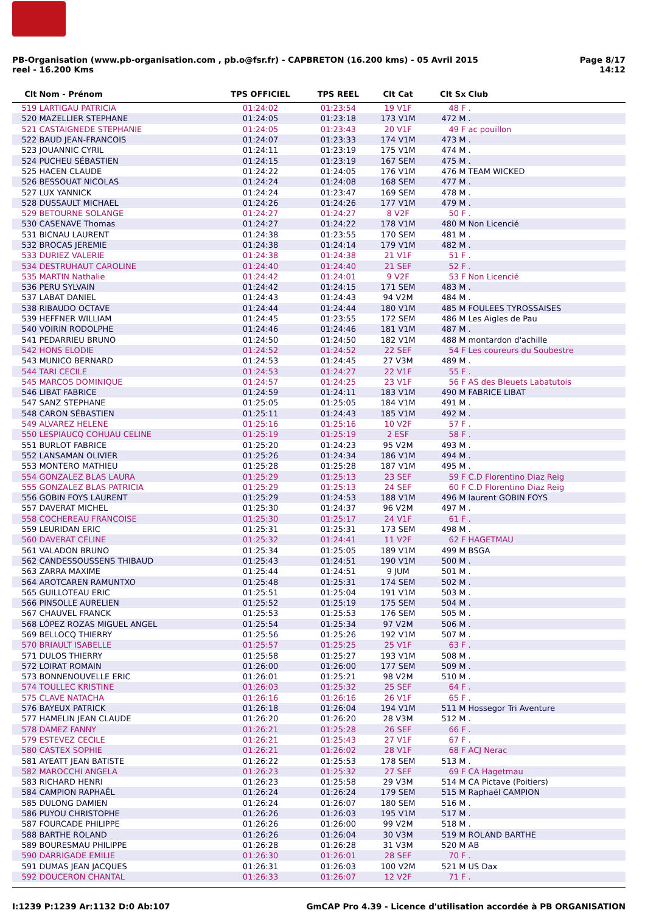Page 8/17
14:12
PB-Organisation (www.pb-organisation.com , pb.o@fsr.fr) - CAPBRETON (16.200 kms) - 05 Avril 2015
reel - 16.200 Kms
| Clt | Nom - Prénom | TPS OFFICIEL | TPS REEL | Clt Cat | Clt Sx | Club |
| --- | --- | --- | --- | --- | --- | --- |
| 519 | LARTIGAU PATRICIA | 01:24:02 | 01:23:54 | 19 V1F | 48 F | . |
| 520 | MAZELLIER STEPHANE | 01:24:05 | 01:23:18 | 173 V1M | 472 M | . |
| 521 | CASTAIGNEDE STEPHANIE | 01:24:05 | 01:23:43 | 20 V1F | 49 F | ac pouillon |
| 522 | BAUD JEAN-FRANCOIS | 01:24:07 | 01:23:33 | 174 V1M | 473 M | . |
| 523 | JOUANNIC CYRIL | 01:24:11 | 01:23:19 | 175 V1M | 474 M | . |
| 524 | PUCHEU SÉBASTIEN | 01:24:15 | 01:23:19 | 167 SEM | 475 M | . |
| 525 | HACEN CLAUDE | 01:24:22 | 01:24:05 | 176 V1M | 476 M | TEAM WICKED |
| 526 | BESSOUAT NICOLAS | 01:24:24 | 01:24:08 | 168 SEM | 477 M | . |
| 527 | LUX YANNICK | 01:24:24 | 01:23:47 | 169 SEM | 478 M | . |
| 528 | DUSSAULT MICHAEL | 01:24:26 | 01:24:26 | 177 V1M | 479 M | . |
| 529 | BETOURNE SOLANGE | 01:24:27 | 01:24:27 | 8 V2F | 50 F | . |
| 530 | CASENAVE Thomas | 01:24:27 | 01:24:22 | 178 V1M | 480 M | Non Licencié |
| 531 | BICNAU LAURENT | 01:24:38 | 01:23:55 | 170 SEM | 481 M | . |
| 532 | BROCAS JEREMIE | 01:24:38 | 01:24:14 | 179 V1M | 482 M | . |
| 533 | DURIEZ VALERIE | 01:24:38 | 01:24:38 | 21 V1F | 51 F | . |
| 534 | DESTRUHAUT CAROLINE | 01:24:40 | 01:24:40 | 21 SEF | 52 F | . |
| 535 | MARTIN Nathalie | 01:24:42 | 01:24:01 | 9 V2F | 53 F | Non Licencié |
| 536 | PERU SYLVAIN | 01:24:42 | 01:24:15 | 171 SEM | 483 M | . |
| 537 | LABAT DANIEL | 01:24:43 | 01:24:43 | 94 V2M | 484 M | . |
| 538 | RIBAUDO OCTAVE | 01:24:44 | 01:24:44 | 180 V1M | 485 M | FOULEES TYROSSAISES |
| 539 | HEFFNER WILLIAM | 01:24:45 | 01:23:55 | 172 SEM | 486 M | Les Aigles de Pau |
| 540 | VOIRIN RODOLPHE | 01:24:46 | 01:24:46 | 181 V1M | 487 M | . |
| 541 | PEDARRIEU BRUNO | 01:24:50 | 01:24:50 | 182 V1M | 488 M | montardon d'achille |
| 542 | HONS ELODIE | 01:24:52 | 01:24:52 | 22 SEF | 54 F | Les coureurs du Soubestre |
| 543 | MUNICO BERNARD | 01:24:53 | 01:24:45 | 27 V3M | 489 M | . |
| 544 | TARI CECILE | 01:24:53 | 01:24:27 | 22 V1F | 55 F | . |
| 545 | MARCOS DOMINIQUE | 01:24:57 | 01:24:25 | 23 V1F | 56 F | AS des Bleuets Labatutois |
| 546 | LIBAT FABRICE | 01:24:59 | 01:24:11 | 183 V1M | 490 M | FABRICE LIBAT |
| 547 | SANZ STEPHANE | 01:25:05 | 01:25:05 | 184 V1M | 491 M | . |
| 548 | CARON SÉBASTIEN | 01:25:11 | 01:24:43 | 185 V1M | 492 M | . |
| 549 | ALVAREZ HELENE | 01:25:16 | 01:25:16 | 10 V2F | 57 F | . |
| 550 | LESPIAUCQ COHUAU CELINE | 01:25:19 | 01:25:19 | 2 ESF | 58 F | . |
| 551 | BURLOT FABRICE | 01:25:20 | 01:24:23 | 95 V2M | 493 M | . |
| 552 | LANSAMAN OLIVIER | 01:25:26 | 01:24:34 | 186 V1M | 494 M | . |
| 553 | MONTERO MATHIEU | 01:25:28 | 01:25:28 | 187 V1M | 495 M | . |
| 554 | GONZALEZ BLAS LAURA | 01:25:29 | 01:25:13 | 23 SEF | 59 F | C.D Florentino Diaz Reig |
| 555 | GONZALEZ BLAS PATRICIA | 01:25:29 | 01:25:13 | 24 SEF | 60 F | C.D Florentino Diaz Reig |
| 556 | GOBIN FOYS LAURENT | 01:25:29 | 01:24:53 | 188 V1M | 496 M | laurent GOBIN FOYS |
| 557 | DAVERAT MICHEL | 01:25:30 | 01:24:37 | 96 V2M | 497 M | . |
| 558 | COCHEREAU FRANCOISE | 01:25:30 | 01:25:17 | 24 V1F | 61 F | . |
| 559 | LEURIDAN ERIC | 01:25:31 | 01:25:31 | 173 SEM | 498 M | . |
| 560 | DAVERAT CÉLINE | 01:25:32 | 01:24:41 | 11 V2F | 62 F | HAGETMAU |
| 561 | VALADON BRUNO | 01:25:34 | 01:25:05 | 189 V1M | 499 M | BSGA |
| 562 | CANDESSOUSSENS THIBAUD | 01:25:43 | 01:24:51 | 190 V1M | 500 M | . |
| 563 | ZARRA MAXIME | 01:25:44 | 01:24:51 | 9 JUM | 501 M | . |
| 564 | AROTCAREN RAMUNTXO | 01:25:48 | 01:25:31 | 174 SEM | 502 M | . |
| 565 | GUILLOTEAU ERIC | 01:25:51 | 01:25:04 | 191 V1M | 503 M | . |
| 566 | PINSOLLE AURELIEN | 01:25:52 | 01:25:19 | 175 SEM | 504 M | . |
| 567 | CHAUVEL FRANCK | 01:25:53 | 01:25:53 | 176 SEM | 505 M | . |
| 568 | LÓPEZ ROZAS MIGUEL ANGEL | 01:25:54 | 01:25:34 | 97 V2M | 506 M | . |
| 569 | BELLOCQ THIERRY | 01:25:56 | 01:25:26 | 192 V1M | 507 M | . |
| 570 | BRIAULT ISABELLE | 01:25:57 | 01:25:25 | 25 V1F | 63 F | . |
| 571 | DULOS THIERRY | 01:25:58 | 01:25:27 | 193 V1M | 508 M | . |
| 572 | LOIRAT ROMAIN | 01:26:00 | 01:26:00 | 177 SEM | 509 M | . |
| 573 | BONNENOUVELLE ERIC | 01:26:01 | 01:25:21 | 98 V2M | 510 M | . |
| 574 | TOULLEC KRISTINE | 01:26:03 | 01:25:32 | 25 SEF | 64 F | . |
| 575 | CLAVE NATACHA | 01:26:16 | 01:26:16 | 26 V1F | 65 F | . |
| 576 | BAYEUX PATRICK | 01:26:18 | 01:26:04 | 194 V1M | 511 M | Hossegor Tri Aventure |
| 577 | HAMELIN JEAN CLAUDE | 01:26:20 | 01:26:20 | 28 V3M | 512 M | . |
| 578 | DAMEZ FANNY | 01:26:21 | 01:25:28 | 26 SEF | 66 F | . |
| 579 | ESTEVEZ CECILE | 01:26:21 | 01:25:43 | 27 V1F | 67 F | . |
| 580 | CASTEX SOPHIE | 01:26:21 | 01:26:02 | 28 V1F | 68 F | ACJ Nerac |
| 581 | AYEATT JEAN BATISTE | 01:26:22 | 01:25:53 | 178 SEM | 513 M | . |
| 582 | MAROCCHI ANGELA | 01:26:23 | 01:25:32 | 27 SEF | 69 F | CA Hagetmau |
| 583 | RICHARD HENRI | 01:26:23 | 01:25:58 | 29 V3M | 514 M | CA Pictave (Poitiers) |
| 584 | CAMPION RAPHAËL | 01:26:24 | 01:26:24 | 179 SEM | 515 M | Raphaël CAMPION |
| 585 | DULONG DAMIEN | 01:26:24 | 01:26:07 | 180 SEM | 516 M | . |
| 586 | PUYOU CHRISTOPHE | 01:26:26 | 01:26:03 | 195 V1M | 517 M | . |
| 587 | FOURCADE PHILIPPE | 01:26:26 | 01:26:00 | 99 V2M | 518 M | . |
| 588 | BARTHE ROLAND | 01:26:26 | 01:26:04 | 30 V3M | 519 M | ROLAND BARTHE |
| 589 | BOURESMAU PHILIPPE | 01:26:28 | 01:26:28 | 31 V3M | 520 M | AB |
| 590 | DARRIGADE EMILIE | 01:26:30 | 01:26:01 | 28 SEF | 70 F | . |
| 591 | DUMAS JEAN JACQUES | 01:26:31 | 01:26:03 | 100 V2M | 521 M | US Dax |
| 592 | DOUCERON CHANTAL | 01:26:33 | 01:26:07 | 12 V2F | 71 F | . |
GmCAP Pro 4.39 - Licence d'utilisation accordée à PB ORGANISATION I:1239 P:1239 Ar:1132 D:0 Ab:107